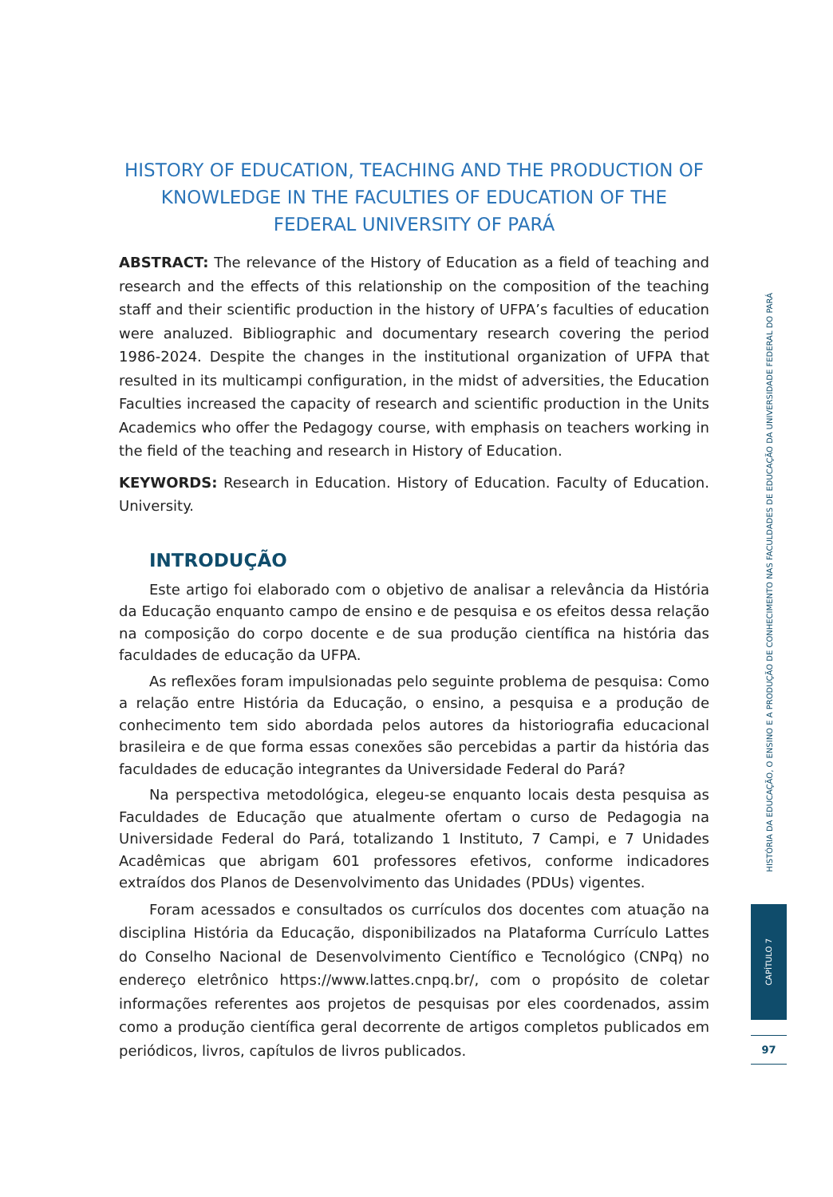HISTORY OF EDUCATION, TEACHING AND THE PRODUCTION OF KNOWLEDGE IN THE FACULTIES OF EDUCATION OF THE FEDERAL UNIVERSITY OF PARÁ
ABSTRACT: The relevance of the History of Education as a field of teaching and research and the effects of this relationship on the composition of the teaching staff and their scientific production in the history of UFPA’s faculties of education were analuzed. Bibliographic and documentary research covering the period 1986-2024. Despite the changes in the institutional organization of UFPA that resulted in its multicampi configuration, in the midst of adversities, the Education Faculties increased the capacity of research and scientific production in the Units Academics who offer the Pedagogy course, with emphasis on teachers working in the field of the teaching and research in History of Education.
KEYWORDS: Research in Education. History of Education. Faculty of Education. University.
INTRODUÇÃO
Este artigo foi elaborado com o objetivo de analisar a relevância da História da Educação enquanto campo de ensino e de pesquisa e os efeitos dessa relação na composição do corpo docente e de sua produção científica na história das faculdades de educação da UFPA.
As reflexões foram impulsionadas pelo seguinte problema de pesquisa: Como a relação entre História da Educação, o ensino, a pesquisa e a produção de conhecimento tem sido abordada pelos autores da historiografia educacional brasileira e de que forma essas conexões são percebidas a partir da história das faculdades de educação integrantes da Universidade Federal do Pará?
Na perspectiva metodológica, elegeu-se enquanto locais desta pesquisa as Faculdades de Educação que atualmente ofertam o curso de Pedagogia na Universidade Federal do Pará, totalizando 1 Instituto, 7 Campi, e 7 Unidades Acadêmicas que abrigam 601 professores efetivos, conforme indicadores extraídos dos Planos de Desenvolvimento das Unidades (PDUs) vigentes.
Foram acessados e consultados os currículos dos docentes com atuação na disciplina História da Educação, disponibilizados na Plataforma Currículo Lattes do Conselho Nacional de Desenvolvimento Científico e Tecnológico (CNPq) no endereço eletrônico https://www.lattes.cnpq.br/, com o propósito de coletar informações referentes aos projetos de pesquisas por eles coordenados, assim como a produção científica geral decorrente de artigos completos publicados em periódicos, livros, capítulos de livros publicados.
HISTÓRIA DA EDUCAÇÃO, O ENSINO E A PRODUÇÃO DE CONHECIMENTO NAS FACULDADES DE EDUCAÇÃO DA UNIVERSIDADE FEDERAL DO PARÁ
CAPÍTULO 7
97